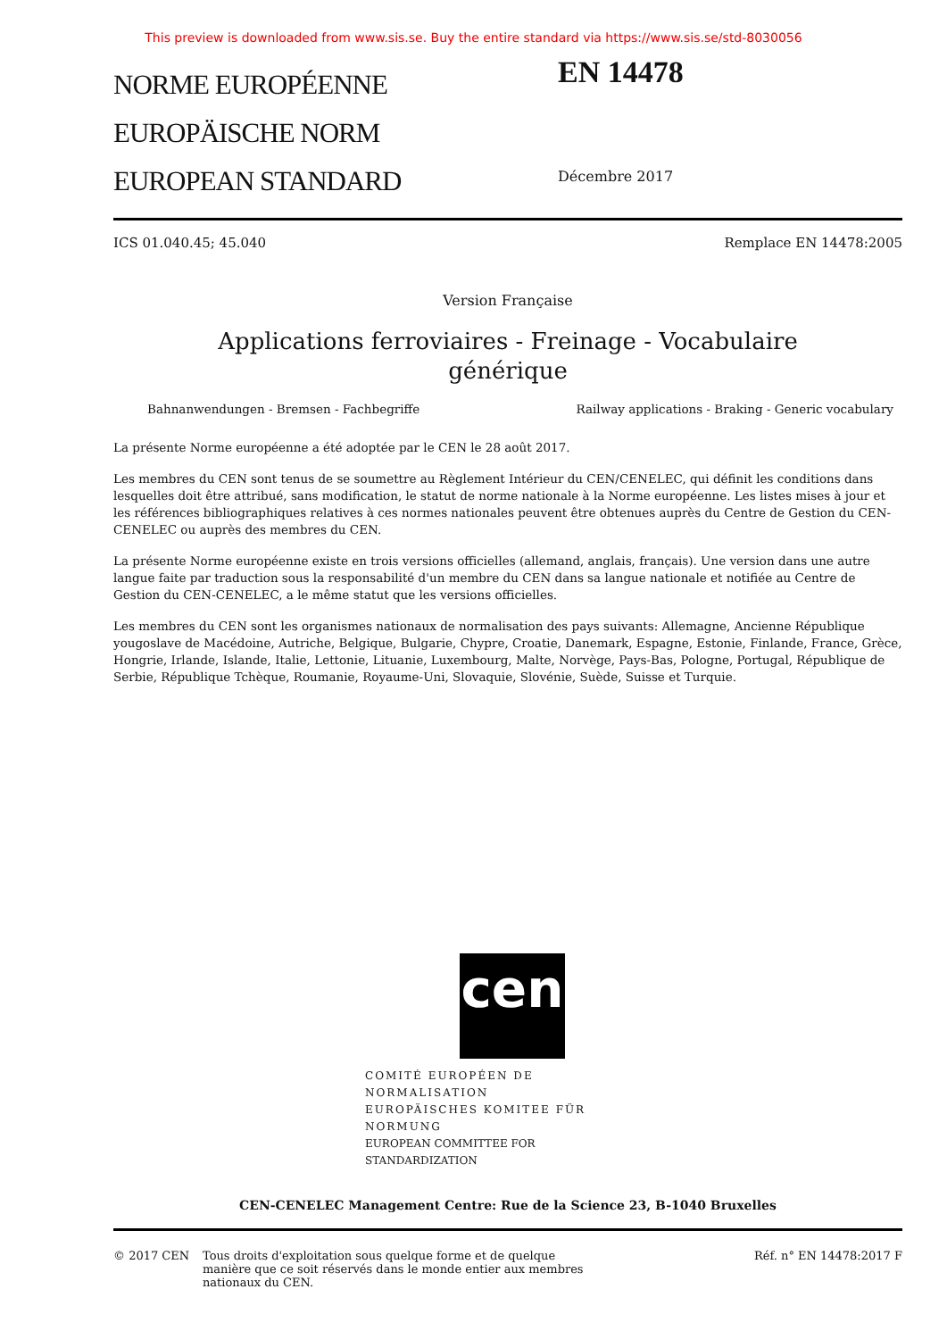This preview is downloaded from www.sis.se. Buy the entire standard via https://www.sis.se/std-8030056
NORME EUROPÉENNE
EUROPÄISCHE NORM
EUROPEAN STANDARD
EN 14478
Décembre 2017
ICS 01.040.45; 45.040 Remplace EN 14478:2005
Version Française
Applications ferroviaires - Freinage - Vocabulaire
générique
Bahnanwendungen - Bremsen - Fachbegriffe Railway applications - Braking - Generic vocabulary
La présente Norme européenne a été adoptée par le CEN le 28 août 2017.
Les membres du CEN sont tenus de se soumettre au Règlement Intérieur du CEN/CENELEC, qui définit les conditions dans lesquelles doit être attribué, sans modification, le statut de norme nationale à la Norme européenne. Les listes mises à jour et les références bibliographiques relatives à ces normes nationales peuvent être obtenues auprès du Centre de Gestion du CEN-CENELEC ou auprès des membres du CEN.
La présente Norme européenne existe en trois versions officielles (allemand, anglais, français). Une version dans une autre langue faite par traduction sous la responsabilité d'un membre du CEN dans sa langue nationale et notifiée au Centre de Gestion du CEN-CENELEC, a le même statut que les versions officielles.
Les membres du CEN sont les organismes nationaux de normalisation des pays suivants: Allemagne, Ancienne République yougoslave de Macédoine, Autriche, Belgique, Bulgarie, Chypre, Croatie, Danemark, Espagne, Estonie, Finlande, France, Grèce, Hongrie, Irlande, Islande, Italie, Lettonie, Lituanie, Luxembourg, Malte, Norvège, Pays-Bas, Pologne, Portugal, République de Serbie, République Tchèque, Roumanie, Royaume-Uni, Slovaquie, Slovénie, Suède, Suisse et Turquie.
cen
COMITÉ EUROPÉEN DE NORMALISATION
EUROPÄISCHES KOMITEE FÜR NORMUNG
EUROPEAN COMMITTEE FOR STANDARDIZATION
CEN-CENELEC Management Centre: Rue de la Science 23, B-1040 Bruxelles
© 2017 CEN Tous droits d'exploitation sous quelque forme et de quelque manière que ce soit réservés dans le monde entier aux membres nationaux du CEN. Réf. n° EN 14478:2017 F